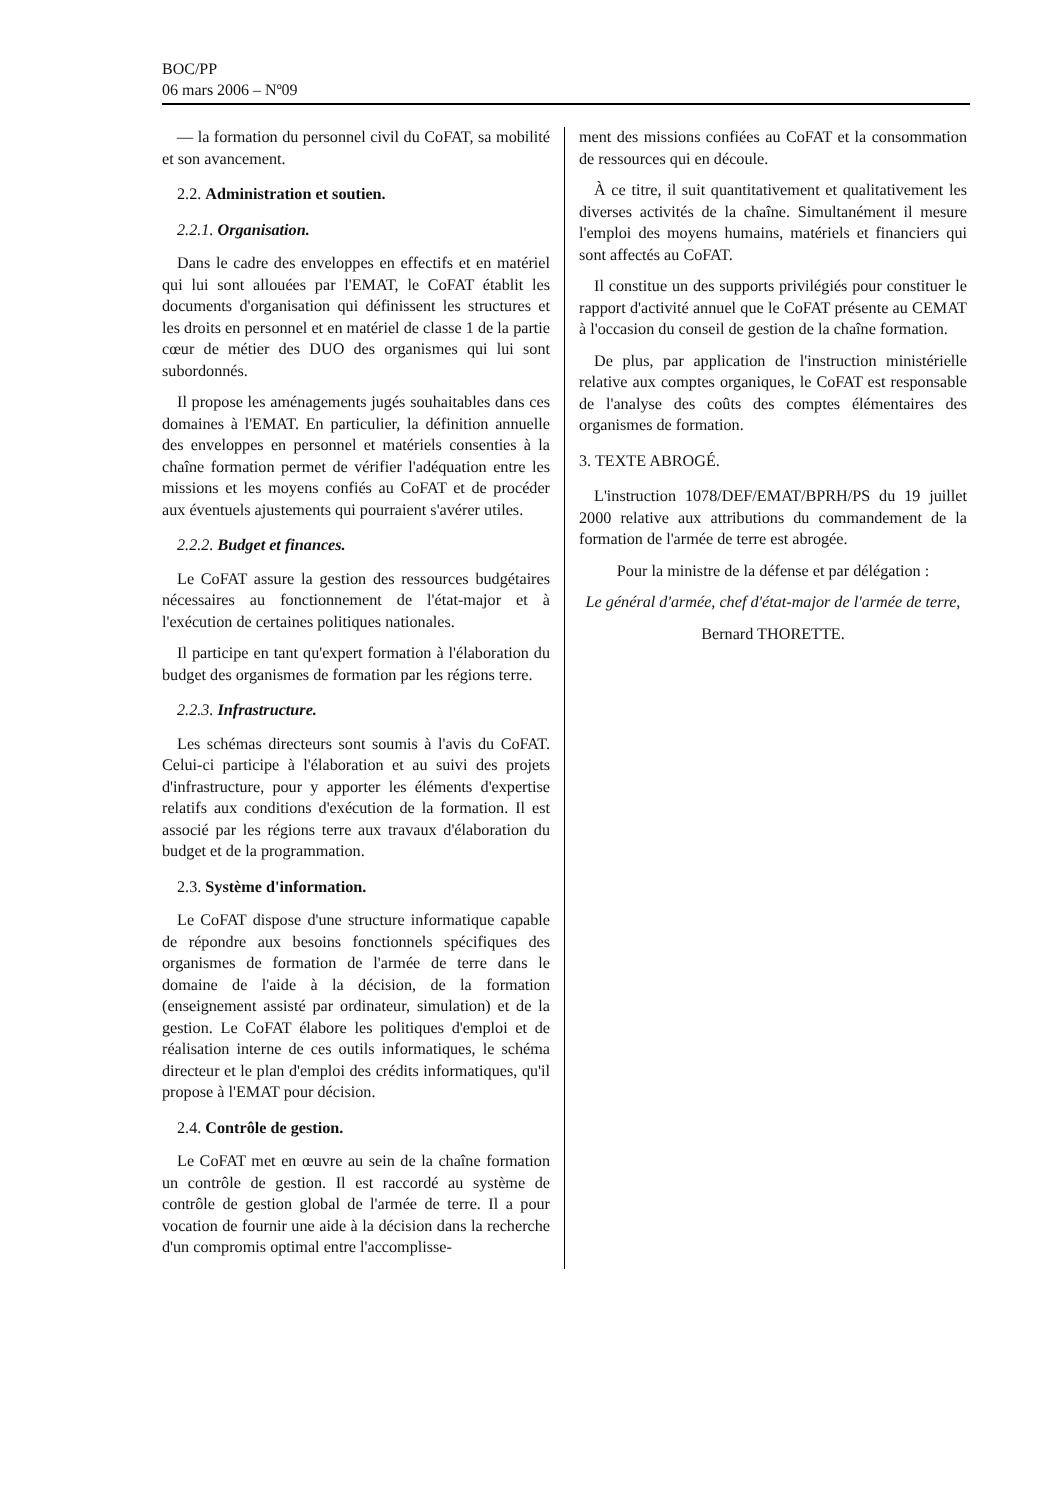BOC/PP
06 mars 2006 – Nº09
— la formation du personnel civil du CoFAT, sa mobilité et son avancement.
2.2. Administration et soutien.
2.2.1. Organisation.
Dans le cadre des enveloppes en effectifs et en matériel qui lui sont allouées par l'EMAT, le CoFAT établit les documents d'organisation qui définissent les structures et les droits en personnel et en matériel de classe 1 de la partie cœur de métier des DUO des organismes qui lui sont subordonnés.
Il propose les aménagements jugés souhaitables dans ces domaines à l'EMAT. En particulier, la définition annuelle des enveloppes en personnel et matériels consenties à la chaîne formation permet de vérifier l'adéquation entre les missions et les moyens confiés au CoFAT et de procéder aux éventuels ajustements qui pourraient s'avérer utiles.
2.2.2. Budget et finances.
Le CoFAT assure la gestion des ressources budgétaires nécessaires au fonctionnement de l'état-major et à l'exécution de certaines politiques nationales.
Il participe en tant qu'expert formation à l'élaboration du budget des organismes de formation par les régions terre.
2.2.3. Infrastructure.
Les schémas directeurs sont soumis à l'avis du CoFAT. Celui-ci participe à l'élaboration et au suivi des projets d'infrastructure, pour y apporter les éléments d'expertise relatifs aux conditions d'exécution de la formation. Il est associé par les régions terre aux travaux d'élaboration du budget et de la programmation.
2.3. Système d'information.
Le CoFAT dispose d'une structure informatique capable de répondre aux besoins fonctionnels spécifiques des organismes de formation de l'armée de terre dans le domaine de l'aide à la décision, de la formation (enseignement assisté par ordinateur, simulation) et de la gestion. Le CoFAT élabore les politiques d'emploi et de réalisation interne de ces outils informatiques, le schéma directeur et le plan d'emploi des crédits informatiques, qu'il propose à l'EMAT pour décision.
2.4. Contrôle de gestion.
Le CoFAT met en œuvre au sein de la chaîne formation un contrôle de gestion. Il est raccordé au système de contrôle de gestion global de l'armée de terre. Il a pour vocation de fournir une aide à la décision dans la recherche d'un compromis optimal entre l'accomplisse-
ment des missions confiées au CoFAT et la consommation de ressources qui en découle.
À ce titre, il suit quantitativement et qualitativement les diverses activités de la chaîne. Simultanément il mesure l'emploi des moyens humains, matériels et financiers qui sont affectés au CoFAT.
Il constitue un des supports privilégiés pour constituer le rapport d'activité annuel que le CoFAT présente au CEMAT à l'occasion du conseil de gestion de la chaîne formation.
De plus, par application de l'instruction ministérielle relative aux comptes organiques, le CoFAT est responsable de l'analyse des coûts des comptes élémentaires des organismes de formation.
3. TEXTE ABROGÉ.
L'instruction 1078/DEF/EMAT/BPRH/PS du 19 juillet 2000 relative aux attributions du commandement de la formation de l'armée de terre est abrogée.
Pour la ministre de la défense et par délégation :
Le général d'armée, chef d'état-major de l'armée de terre,
Bernard THORETTE.